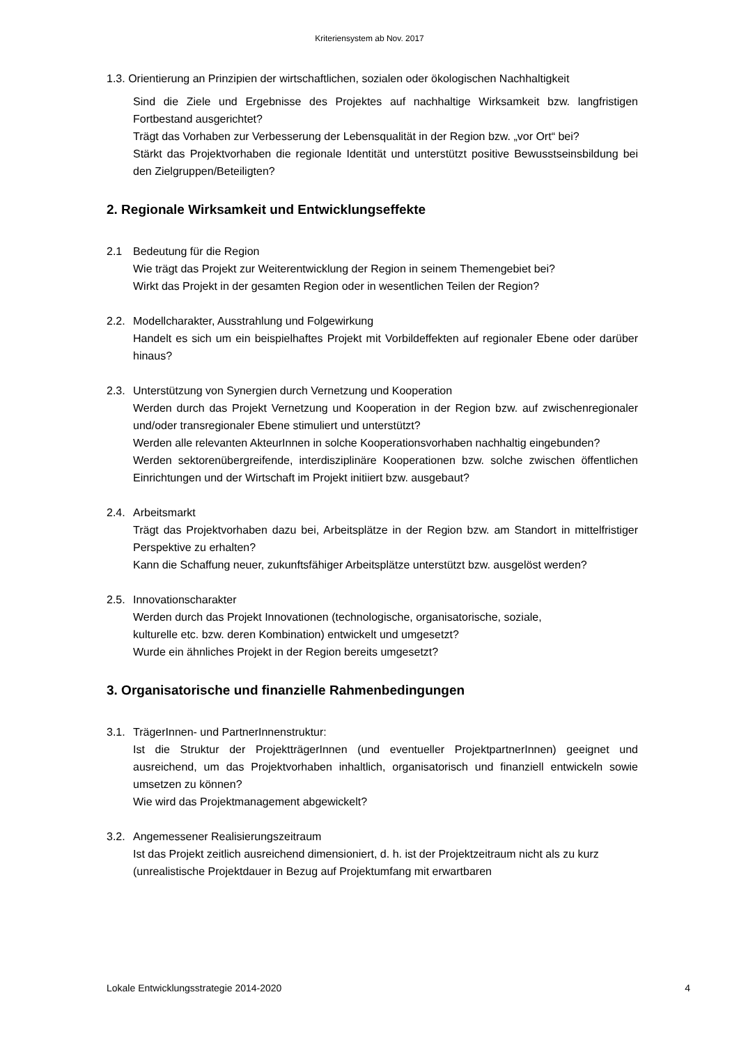Kriteriensystem ab Nov. 2017
1.3. Orientierung an Prinzipien der wirtschaftlichen, sozialen oder ökologischen Nachhaltigkeit
Sind die Ziele und Ergebnisse des Projektes auf nachhaltige Wirksamkeit bzw. langfristigen Fortbestand ausgerichtet?
Trägt das Vorhaben zur Verbesserung der Lebensqualität in der Region bzw. „vor Ort“ bei?
Stärkt das Projektvorhaben die regionale Identität und unterstützt positive Bewusstseinsbildung bei den Zielgruppen/Beteiligten?
2. Regionale Wirksamkeit und Entwicklungseffekte
2.1 Bedeutung für die Region
Wie trägt das Projekt zur Weiterentwicklung der Region in seinem Themengebiet bei?
Wirkt das Projekt in der gesamten Region oder in wesentlichen Teilen der Region?
2.2. Modellcharakter, Ausstrahlung und Folgewirkung
Handelt es sich um ein beispielhaftes Projekt mit Vorbildeffekten auf regionaler Ebene oder darüber hinaus?
2.3. Unterstützung von Synergien durch Vernetzung und Kooperation
Werden durch das Projekt Vernetzung und Kooperation in der Region bzw. auf zwischenregionaler und/oder transregionaler Ebene stimuliert und unterstützt?
Werden alle relevanten AkteurInnen in solche Kooperationsvorhaben nachhaltig eingebunden?
Werden sektorenübergreifende, interdisziplinäre Kooperationen bzw. solche zwischen öffentlichen Einrichtungen und der Wirtschaft im Projekt initiiert bzw. ausgebaut?
2.4. Arbeitsmarkt
Trägt das Projektvorhaben dazu bei, Arbeitsplätze in der Region bzw. am Standort in mittelfristiger Perspektive zu erhalten?
Kann die Schaffung neuer, zukunftsfähiger Arbeitsplätze unterstützt bzw. ausgelöst werden?
2.5. Innovationscharakter
Werden durch das Projekt Innovationen (technologische, organisatorische, soziale,
kulturelle etc. bzw. deren Kombination) entwickelt und umgesetzt?
Wurde ein ähnliches Projekt in der Region bereits umgesetzt?
3. Organisatorische und finanzielle Rahmenbedingungen
3.1. TrägerInnen- und PartnerInnenstruktur:
Ist die Struktur der ProjektträgerInnen (und eventueller ProjektpartnerInnen) geeignet und ausreichend, um das Projektvorhaben inhaltlich, organisatorisch und finanziell entwickeln sowie umsetzen zu können?
Wie wird das Projektmanagement abgewickelt?
3.2. Angemessener Realisierungszeitraum
Ist das Projekt zeitlich ausreichend dimensioniert, d. h. ist der Projektzeitraum nicht als zu kurz (unrealistische Projektdauer in Bezug auf Projektumfang mit erwartbaren
Lokale Entwicklungsstrategie 2014-2020 4